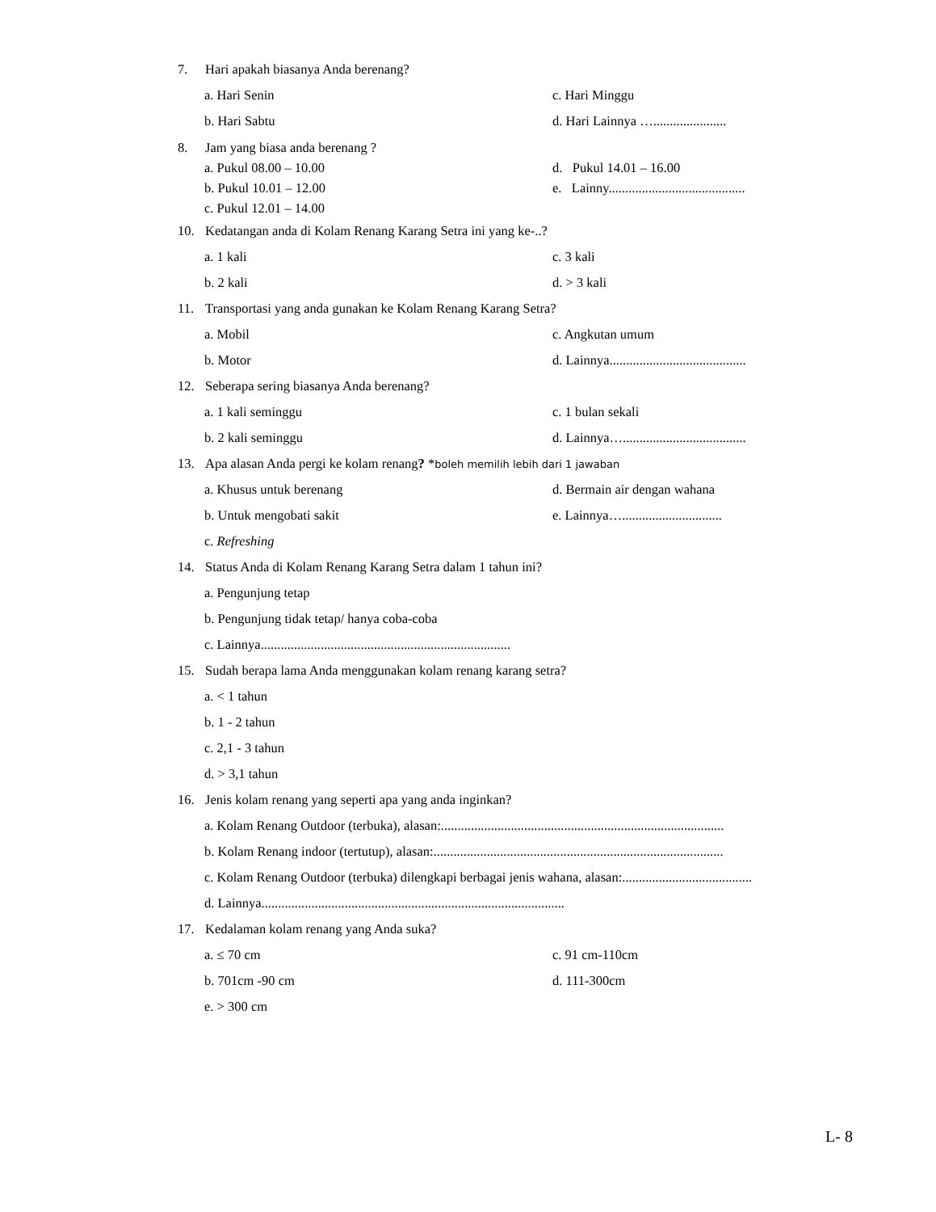7. Hari apakah biasanya Anda berenang?
a. Hari Senin c. Hari Minggu
b. Hari Sabtu d. Hari Lainnya …......................
8. Jam yang biasa anda berenang ?
a. Pukul 08.00 – 10.00 d. Pukul 14.01 – 16.00
b. Pukul 10.01 – 12.00 e. Lainny.........................................
c. Pukul 12.01 – 14.00
10. Kedatangan anda di Kolam Renang Karang Setra ini yang ke-..?
a. 1 kali c. 3 kali
b. 2 kali d. > 3 kali
11. Transportasi yang anda gunakan ke Kolam Renang Karang Setra?
a. Mobil c. Angkutan umum
b. Motor d. Lainnya.........................................
12. Seberapa sering biasanya Anda berenang?
a. 1 kali seminggu c. 1 bulan sekali
b. 2 kali seminggu d. Lainnya….....................................
13. Apa alasan Anda pergi ke kolam renang? *boleh memilih lebih dari 1 jawaban
a. Khusus untuk berenang d. Bermain air dengan wahana
b. Untuk mengobati sakit e. Lainnya…..............................
c. Refreshing
14. Status Anda di Kolam Renang Karang Setra dalam 1 tahun ini?
a. Pengunjung tetap
b. Pengunjung tidak tetap/ hanya coba-coba
c. Lainnya...........................................................................
15. Sudah berapa lama Anda menggunakan kolam renang karang setra?
a. < 1 tahun
b. 1 - 2 tahun
c. 2,1 - 3 tahun
d. > 3,1 tahun
16. Jenis kolam renang yang seperti apa yang anda inginkan?
a. Kolam Renang Outdoor (terbuka), alasan:.....................................................................................
b. Kolam Renang indoor (tertutup), alasan:.......................................................................................
c. Kolam Renang Outdoor (terbuka) dilengkapi berbagai jenis wahana, alasan:.......................................
d. Lainnya...........................................................................................
17. Kedalaman kolam renang yang Anda suka?
a. ≤ 70 cm c. 91 cm-110cm
b. 701cm -90 cm d. 111-300cm
e. > 300 cm
L- 8